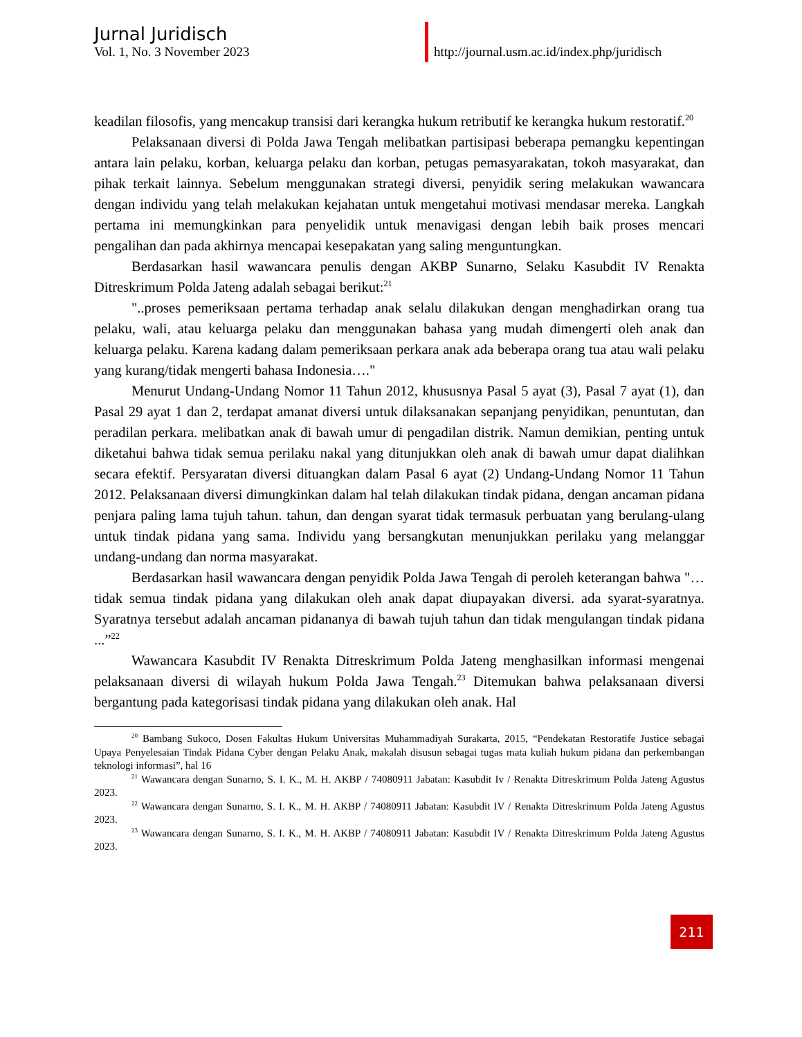Jurnal Juridisch
Vol. 1, No. 3 November 2023
http://journal.usm.ac.id/index.php/juridisch
keadilan filosofis, yang mencakup transisi dari kerangka hukum retributif ke kerangka hukum restoratif.<sup>20</sup>
Pelaksanaan diversi di Polda Jawa Tengah melibatkan partisipasi beberapa pemangku kepentingan antara lain pelaku, korban, keluarga pelaku dan korban, petugas pemasyarakatan, tokoh masyarakat, dan pihak terkait lainnya. Sebelum menggunakan strategi diversi, penyidik sering melakukan wawancara dengan individu yang telah melakukan kejahatan untuk mengetahui motivasi mendasar mereka. Langkah pertama ini memungkinkan para penyelidik untuk menavigasi dengan lebih baik proses mencari pengalihan dan pada akhirnya mencapai kesepakatan yang saling menguntungkan.
Berdasarkan hasil wawancara penulis dengan AKBP Sunarno, Selaku Kasubdit IV Renakta Ditreskrimum Polda Jateng adalah sebagai berikut:<sup>21</sup>
"..proses pemeriksaan pertama terhadap anak selalu dilakukan dengan menghadirkan orang tua pelaku, wali, atau keluarga pelaku dan menggunakan bahasa yang mudah dimengerti oleh anak dan keluarga pelaku. Karena kadang dalam pemeriksaan perkara anak ada beberapa orang tua atau wali pelaku yang kurang/tidak mengerti bahasa Indonesia…."
Menurut Undang-Undang Nomor 11 Tahun 2012, khususnya Pasal 5 ayat (3), Pasal 7 ayat (1), dan Pasal 29 ayat 1 dan 2, terdapat amanat diversi untuk dilaksanakan sepanjang penyidikan, penuntutan, dan peradilan perkara. melibatkan anak di bawah umur di pengadilan distrik. Namun demikian, penting untuk diketahui bahwa tidak semua perilaku nakal yang ditunjukkan oleh anak di bawah umur dapat dialihkan secara efektif. Persyaratan diversi dituangkan dalam Pasal 6 ayat (2) Undang-Undang Nomor 11 Tahun 2012. Pelaksanaan diversi dimungkinkan dalam hal telah dilakukan tindak pidana, dengan ancaman pidana penjara paling lama tujuh tahun. tahun, dan dengan syarat tidak termasuk perbuatan yang berulang-ulang untuk tindak pidana yang sama. Individu yang bersangkutan menunjukkan perilaku yang melanggar undang-undang dan norma masyarakat.
Berdasarkan hasil wawancara dengan penyidik Polda Jawa Tengah di peroleh keterangan bahwa "…tidak semua tindak pidana yang dilakukan oleh anak dapat diupayakan diversi. ada syarat-syaratnya. Syaratnya tersebut adalah ancaman pidananya di bawah tujuh tahun dan tidak mengulangan tindak pidana ...”<sup>22</sup>
Wawancara Kasubdit IV Renakta Ditreskrimum Polda Jateng menghasilkan informasi mengenai pelaksanaan diversi di wilayah hukum Polda Jawa Tengah.<sup>23</sup> Ditemukan bahwa pelaksanaan diversi bergantung pada kategorisasi tindak pidana yang dilakukan oleh anak. Hal
<sup>20</sup> Bambang Sukoco, Dosen Fakultas Hukum Universitas Muhammadiyah Surakarta, 2015, “Pendekatan Restoratife Justice sebagai Upaya Penyelesaian Tindak Pidana Cyber dengan Pelaku Anak, makalah disusun sebagai tugas mata kuliah hukum pidana dan perkembangan teknologi informasi”, hal 16
<sup>21</sup> Wawancara dengan Sunarno, S. I. K., M. H. AKBP / 74080911 Jabatan: Kasubdit Iv / Renakta Ditreskrimum Polda Jateng Agustus 2023.
<sup>22</sup> Wawancara dengan Sunarno, S. I. K., M. H. AKBP / 74080911 Jabatan: Kasubdit IV / Renakta Ditreskrimum Polda Jateng Agustus 2023.
<sup>23</sup> Wawancara dengan Sunarno, S. I. K., M. H. AKBP / 74080911 Jabatan: Kasubdit IV / Renakta Ditreskrimum Polda Jateng Agustus 2023.
211